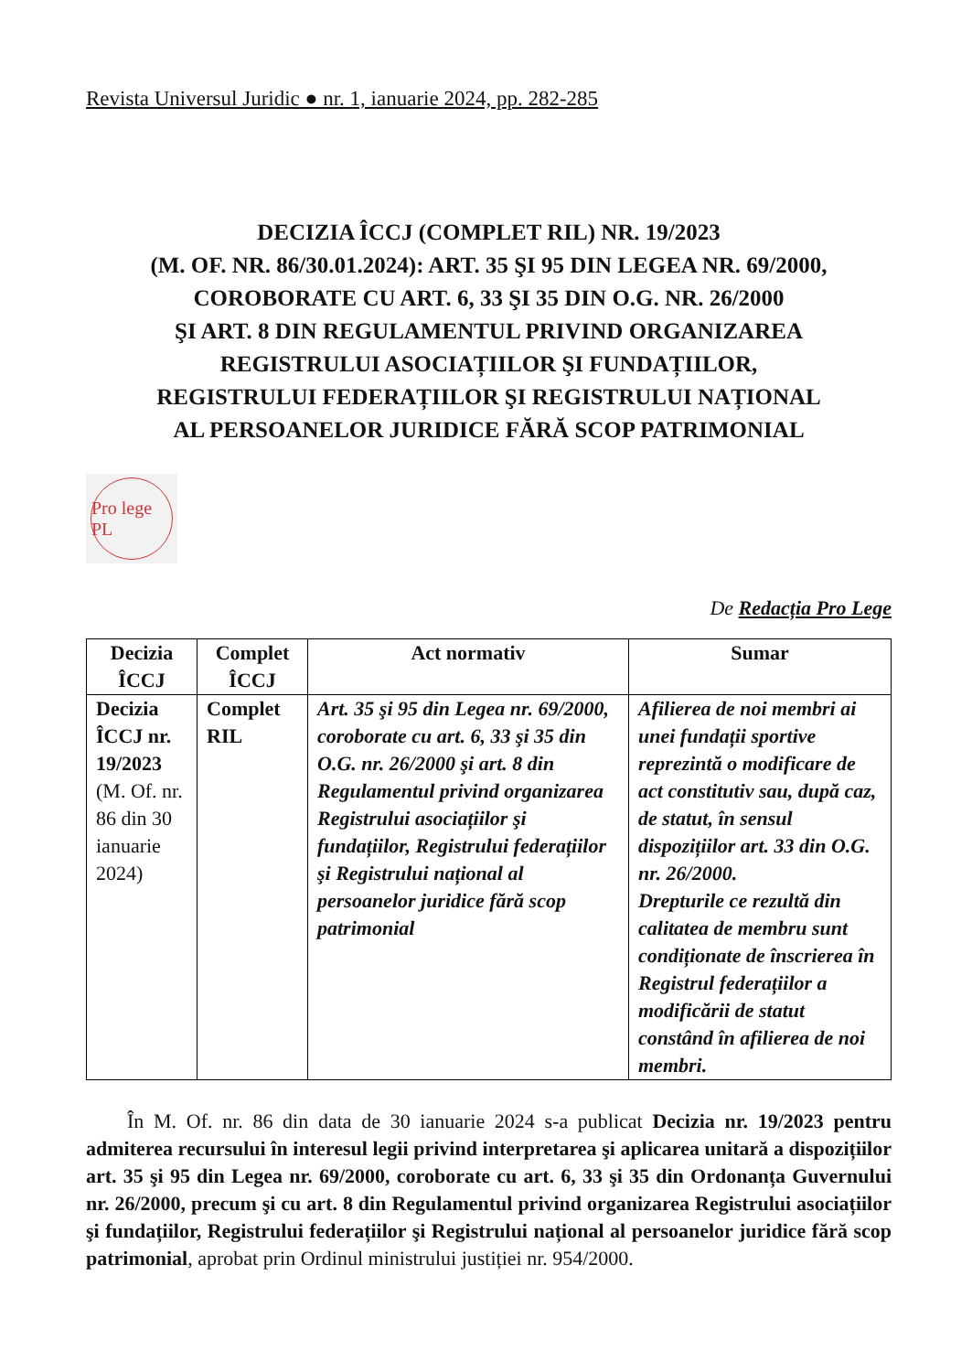Revista Universul Juridic ● nr. 1, ianuarie 2024, pp. 282-285
DECIZIA ÎCCJ (COMPLET RIL) NR. 19/2023
(M. OF. NR. 86/30.01.2024): ART. 35 ŞI 95 DIN LEGEA NR. 69/2000,
COROBORATE CU ART. 6, 33 ŞI 35 DIN O.G. NR. 26/2000
ŞI ART. 8 DIN REGULAMENTUL PRIVIND ORGANIZAREA
REGISTRULUI ASOCIAȚIILOR ŞI FUNDAȚIILOR,
REGISTRULUI FEDERAȚIILOR ŞI REGISTRULUI NAȚIONAL
AL PERSOANELOR JURIDICE FĂRĂ SCOP PATRIMONIAL
Pro lege PL
De Redacția Pro Lege
| Decizia ÎCCJ | Complet ÎCCJ | Act normativ | Sumar |
| --- | --- | --- | --- |
| Decizia ÎCCJ nr. 19/2023 (M. Of. nr. 86 din 30 ianuarie 2024) | Complet RIL | Art. 35 şi 95 din Legea nr. 69/2000, coroborate cu art. 6, 33 şi 35 din O.G. nr. 26/2000 şi art. 8 din Regulamentul privind organizarea Registrului asociațiilor şi fundațiilor, Registrului federațiilor şi Registrului național al persoanelor juridice fără scop patrimonial | Afilierea de noi membri ai unei fundații sportive reprezintă o modificare de act constitutiv sau, după caz, de statut, în sensul dispozițiilor art. 33 din O.G. nr. 26/2000. Drepturile ce rezultă din calitatea de membru sunt condiționate de înscrierea în Registrul federațiilor a modificării de statut constând în afilierea de noi membri. |
În M. Of. nr. 86 din data de 30 ianuarie 2024 s-a publicat Decizia nr. 19/2023 pentru admiterea recursului în interesul legii privind interpretarea şi aplicarea unitară a dispozițiilor art. 35 şi 95 din Legea nr. 69/2000, coroborate cu art. 6, 33 şi 35 din Ordonanța Guvernului nr. 26/2000, precum şi cu art. 8 din Regulamentul privind organizarea Registrului asociațiilor şi fundațiilor, Registrului federațiilor şi Registrului național al persoanelor juridice fără scop patrimonial, aprobat prin Ordinul ministrului justiției nr. 954/2000.